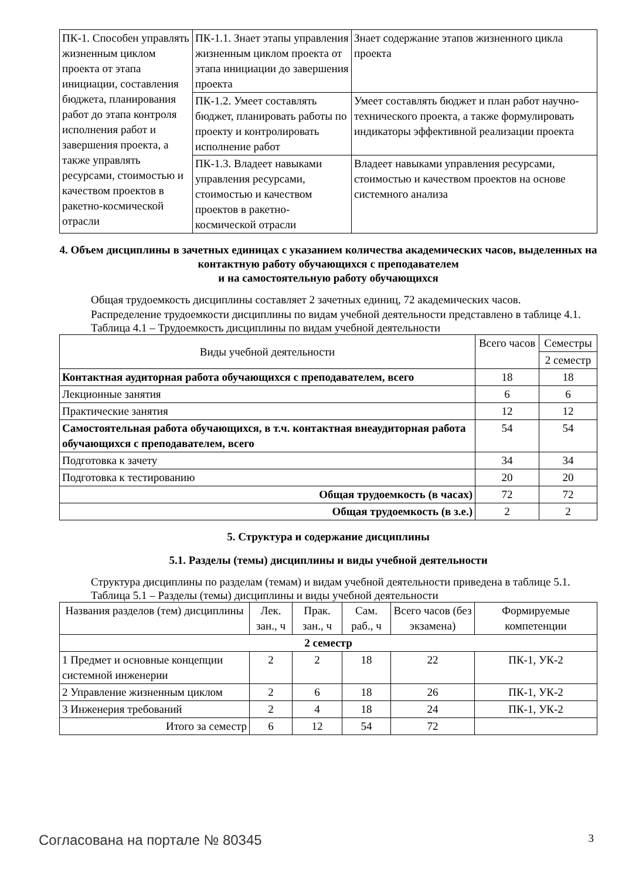| ПК-1. Способен управлять жизненным циклом проекта от этапа инициации, составления бюджета, планирования работ до этапа контроля исполнения работ и завершения проекта, а также управлять ресурсами, стоимостью и качеством проектов в ракетно-космической отрасли | ПК-1.1. Знает этапы управления жизненным циклом проекта от этапа инициации до завершения проекта | Знает содержание этапов жизненного цикла проекта |
| | ПК-1.2. Умеет составлять бюджет, планировать работы по проекту и контролировать исполнение работ | Умеет составлять бюджет и план работ научно-технического проекта, а также формулировать индикаторы эффективной реализации проекта |
| | ПК-1.3. Владеет навыками управления ресурсами, стоимостью и качеством проектов в ракетно-космической отрасли | Владеет навыками управления ресурсами, стоимостью и качеством проектов на основе системного анализа |
4. Объем дисциплины в зачетных единицах с указанием количества академических часов, выделенных на контактную работу обучающихся с преподавателем
и на самостоятельную работу обучающихся
Общая трудоемкость дисциплины составляет 2 зачетных единиц, 72 академических часов.
Распределение трудоемкости дисциплины по видам учебной деятельности представлено в таблице 4.1.
Таблица 4.1 – Трудоемкость дисциплины по видам учебной деятельности
| Виды учебной деятельности | Всего часов | Семестры |
| --- | --- | --- |
| | | 2 семестр |
| Контактная аудиторная работа обучающихся с преподавателем, всего | 18 | 18 |
| Лекционные занятия | 6 | 6 |
| Практические занятия | 12 | 12 |
| Самостоятельная работа обучающихся, в т.ч. контактная внеаудиторная работа обучающихся с преподавателем, всего | 54 | 54 |
| Подготовка к зачету | 34 | 34 |
| Подготовка к тестированию | 20 | 20 |
| Общая трудоемкость (в часах) | 72 | 72 |
| Общая трудоемкость (в з.е.) | 2 | 2 |
5. Структура и содержание дисциплины
5.1. Разделы (темы) дисциплины и виды учебной деятельности
Структура дисциплины по разделам (темам) и видам учебной деятельности приведена в таблице 5.1.
Таблица 5.1 – Разделы (темы) дисциплины и виды учебной деятельности
| Названия разделов (тем) дисциплины | Лек. зан., ч | Прак. зан., ч | Сам. раб., ч | Всего часов (без экзамена) | Формируемые компетенции |
| --- | --- | --- | --- | --- | --- |
| 2 семестр | | | | | |
| 1 Предмет и основные концепции системной инженерии | 2 | 2 | 18 | 22 | ПК-1, УК-2 |
| 2 Управление жизненным циклом | 2 | 6 | 18 | 26 | ПК-1, УК-2 |
| 3 Инженерия требований | 2 | 4 | 18 | 24 | ПК-1, УК-2 |
| Итого за семестр | 6 | 12 | 54 | 72 | |
Согласована на портале № 80345 3